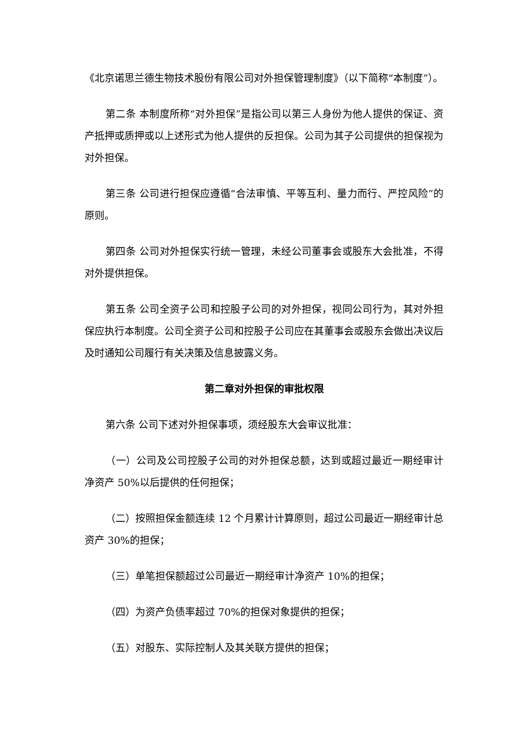《北京诺思兰德生物技术股份有限公司对外担保管理制度》（以下简称“本制度”）。
第二条 本制度所称“对外担保”是指公司以第三人身份为他人提供的保证、资产抵押或质押或以上述形式为他人提供的反担保。公司为其子公司提供的担保视为对外担保。
第三条 公司进行担保应遵循“合法审慎、平等互利、量力而行、严控风险”的原则。
第四条 公司对外担保实行统一管理，未经公司董事会或股东大会批准，不得对外提供担保。
第五条 公司全资子公司和控股子公司的对外担保，视同公司行为，其对外担保应执行本制度。公司全资子公司和控股子公司应在其董事会或股东会做出决议后及时通知公司履行有关决策及信息披露义务。
第二章对外担保的审批权限
第六条 公司下述对外担保事项，须经股东大会审议批准：
（一）公司及公司控股子公司的对外担保总额，达到或超过最近一期经审计净资产 50%以后提供的任何担保；
（二）按照担保金额连续 12 个月累计计算原则，超过公司最近一期经审计总资产 30%的担保；
（三）单笔担保额超过公司最近一期经审计净资产 10%的担保；
（四）为资产负债率超过 70%的担保对象提供的担保；
（五）对股东、实际控制人及其关联方提供的担保；